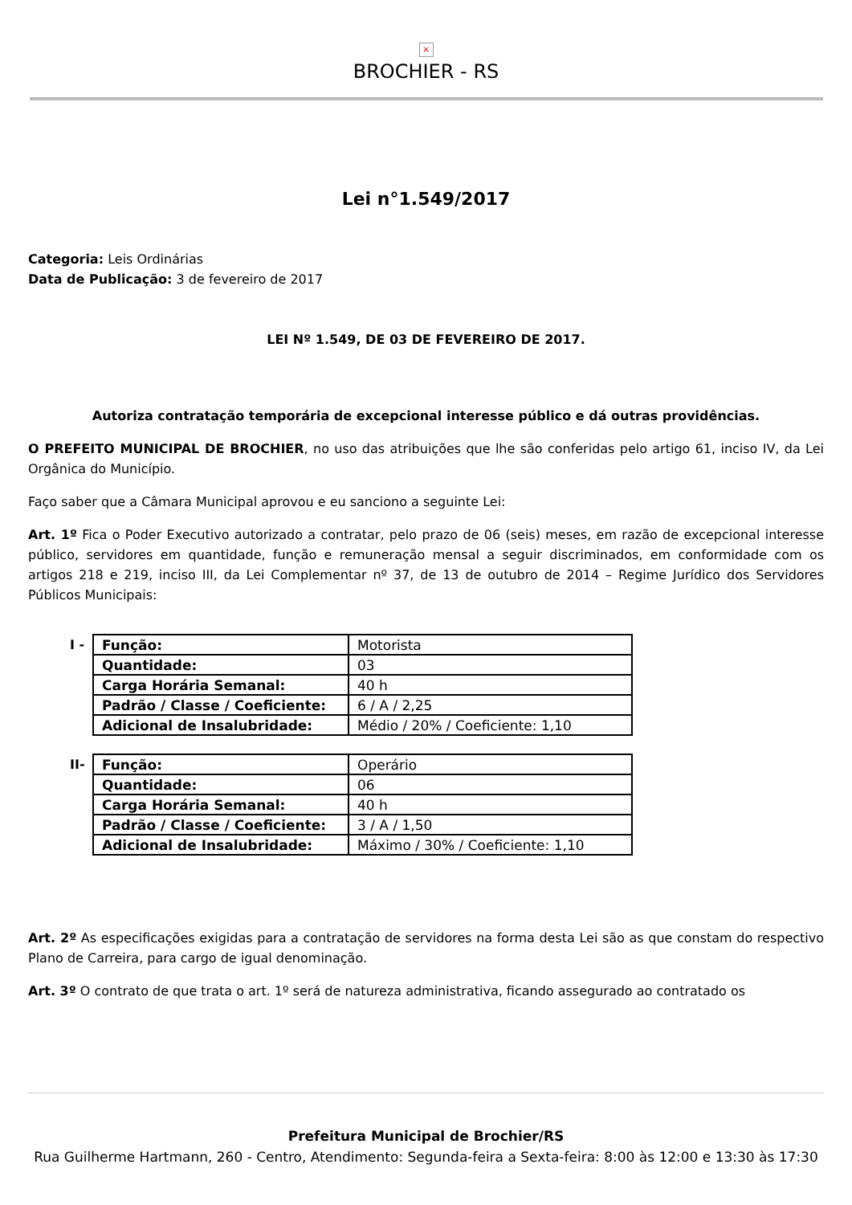×
BROCHIER - RS
Lei n°1.549/2017
Categoria: Leis Ordinárias
Data de Publicação: 3 de fevereiro de 2017
LEI Nº 1.549, DE 03 DE FEVEREIRO DE 2017.
Autoriza contratação temporária de excepcional interesse público e dá outras providências.
O PREFEITO MUNICIPAL DE BROCHIER, no uso das atribuições que lhe são conferidas pelo artigo 61, inciso IV, da Lei Orgânica do Município.
Faço saber que a Câmara Municipal aprovou e eu sanciono a seguinte Lei:
Art. 1º Fica o Poder Executivo autorizado a contratar, pelo prazo de 06 (seis) meses, em razão de excepcional interesse público, servidores em quantidade, função e remuneração mensal a seguir discriminados, em conformidade com os artigos 218 e 219, inciso III, da Lei Complementar nº 37, de 13 de outubro de 2014 – Regime Jurídico dos Servidores Públicos Municipais:
I -
| Função: | Motorista |
| Quantidade: | 03 |
| Carga Horária Semanal: | 40 h |
| Padrão / Classe / Coeficiente: | 6 / A / 2,25 |
| Adicional de Insalubridade: | Médio / 20% / Coeficiente: 1,10 |
II-
| Função: | Operário |
| Quantidade: | 06 |
| Carga Horária Semanal: | 40 h |
| Padrão / Classe / Coeficiente: | 3 / A / 1,50 |
| Adicional de Insalubridade: | Máximo / 30% / Coeficiente: 1,10 |
Art. 2º As especificações exigidas para a contratação de servidores na forma desta Lei são as que constam do respectivo Plano de Carreira, para cargo de igual denominação.
Art. 3º O contrato de que trata o art. 1º será de natureza administrativa, ficando assegurado ao contratado os
Prefeitura Municipal de Brochier/RS
Rua Guilherme Hartmann, 260 - Centro, Atendimento: Segunda-feira a Sexta-feira: 8:00 às 12:00 e 13:30 às 17:30